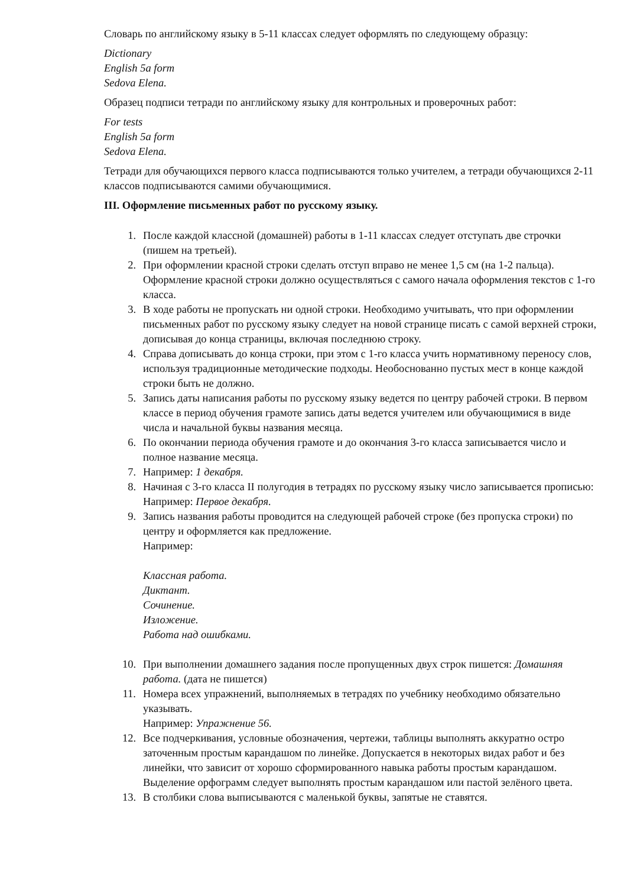Словарь по английскому языку в 5-11 классах следует оформлять по следующему образцу:
Dictionary
English 5a form
Sedova Elena.
Образец подписи тетради по английскому языку для контрольных и проверочных работ:
For tests
English 5a form
Sedova Elena.
Тетради для обучающихся первого класса подписываются только учителем, а тетради обучающихся 2-11 классов подписываются самими обучающимися.
III. Оформление письменных работ по русскому языку.
1. После каждой классной (домашней) работы в 1-11 классах следует отступать две строчки (пишем на третьей).
2. При оформлении красной строки сделать отступ вправо не менее 1,5 см (на 1-2 пальца). Оформление красной строки должно осуществляться с самого начала оформления текстов с 1-го класса.
3. В ходе работы не пропускать ни одной строки. Необходимо учитывать, что при оформлении письменных работ по русскому языку следует на новой странице писать с самой верхней строки, дописывая до конца страницы, включая последнюю строку.
4. Справа дописывать до конца строки, при этом с 1-го класса учить нормативному переносу слов, используя традиционные методические подходы. Необоснованно пустых мест в конце каждой строки быть не должно.
5. Запись даты написания работы по русскому языку ведется по центру рабочей строки. В первом классе в период обучения грамоте запись даты ведется учителем или обучающимися в виде числа и начальной буквы названия месяца.
6. По окончании периода обучения грамоте и до окончания 3-го класса записывается число и полное название месяца.
7. Например: 1 декабря.
8. Начиная с 3-го класса II полугодия в тетрадях по русскому языку число записывается прописью:
Например: Первое декабря.
9. Запись названия работы проводится на следующей рабочей строке (без пропуска строки) по центру и оформляется как предложение.
Например:
Классная работа.
Диктант.
Сочинение.
Изложение.
Работа над ошибками.
10. При выполнении домашнего задания после пропущенных двух строк пишется: Домашняя работа. (дата не пишется)
11. Номера всех упражнений, выполняемых в тетрадях по учебнику необходимо обязательно указывать.
Например: Упражнение 56.
12. Все подчеркивания, условные обозначения, чертежи, таблицы выполнять аккуратно остро заточенным простым карандашом по линейке. Допускается в некоторых видах работ и без линейки, что зависит от хорошо сформированного навыка работы простым карандашом. Выделение орфограмм следует выполнять простым карандашом или пастой зелёного цвета.
13. В столбики слова выписываются с маленькой буквы, запятые не ставятся.